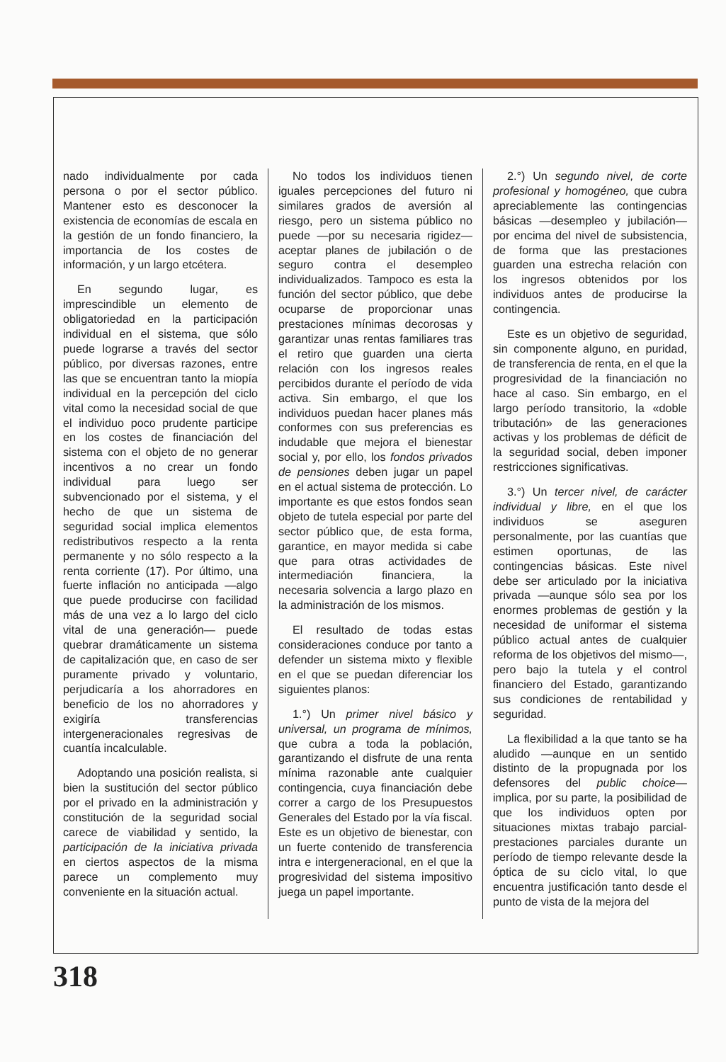nado individualmente por cada persona o por el sector público. Mantener esto es desconocer la existencia de economías de escala en la gestión de un fondo financiero, la importancia de los costes de información, y un largo etcétera.
En segundo lugar, es imprescindible un elemento de obligatoriedad en la participación individual en el sistema, que sólo puede lograrse a través del sector público, por diversas razones, entre las que se encuentran tanto la miopía individual en la percepción del ciclo vital como la necesidad social de que el individuo poco prudente participe en los costes de financiación del sistema con el objeto de no generar incentivos a no crear un fondo individual para luego ser subvencionado por el sistema, y el hecho de que un sistema de seguridad social implica elementos redistributivos respecto a la renta permanente y no sólo respecto a la renta corriente (17). Por último, una fuerte inflación no anticipada —algo que puede producirse con facilidad más de una vez a lo largo del ciclo vital de una generación— puede quebrar dramáticamente un sistema de capitalización que, en caso de ser puramente privado y voluntario, perjudicaría a los ahorradores en beneficio de los no ahorradores y exigiría transferencias intergeneracionales regresivas de cuantía incalculable.
Adoptando una posición realista, si bien la sustitución del sector público por el privado en la administración y constitución de la seguridad social carece de viabilidad y sentido, la participación de la iniciativa privada en ciertos aspectos de la misma parece un complemento muy conveniente en la situación actual.
No todos los individuos tienen iguales percepciones del futuro ni similares grados de aversión al riesgo, pero un sistema público no puede —por su necesaria rigidez— aceptar planes de jubilación o de seguro contra el desempleo individualizados. Tampoco es esta la función del sector público, que debe ocuparse de proporcionar unas prestaciones mínimas decorosas y garantizar unas rentas familiares tras el retiro que guarden una cierta relación con los ingresos reales percibidos durante el período de vida activa. Sin embargo, el que los individuos puedan hacer planes más conformes con sus preferencias es indudable que mejora el bienestar social y, por ello, los fondos privados de pensiones deben jugar un papel en el actual sistema de protección. Lo importante es que estos fondos sean objeto de tutela especial por parte del sector público que, de esta forma, garantice, en mayor medida si cabe que para otras actividades de intermediación financiera, la necesaria solvencia a largo plazo en la administración de los mismos.
El resultado de todas estas consideraciones conduce por tanto a defender un sistema mixto y flexible en el que se puedan diferenciar los siguientes planos:
1.°) Un primer nivel básico y universal, un programa de mínimos, que cubra a toda la población, garantizando el disfrute de una renta mínima razonable ante cualquier contingencia, cuya financiación debe correr a cargo de los Presupuestos Generales del Estado por la vía fiscal. Este es un objetivo de bienestar, con un fuerte contenido de transferencia intra e intergeneracional, en el que la progresividad del sistema impositivo juega un papel importante.
2.°) Un segundo nivel, de corte profesional y homogéneo, que cubra apreciablemente las contingencias básicas —desempleo y jubilación— por encima del nivel de subsistencia, de forma que las prestaciones guarden una estrecha relación con los ingresos obtenidos por los individuos antes de producirse la contingencia.
Este es un objetivo de seguridad, sin componente alguno, en puridad, de transferencia de renta, en el que la progresividad de la financiación no hace al caso. Sin embargo, en el largo período transitorio, la «doble tributación» de las generaciones activas y los problemas de déficit de la seguridad social, deben imponer restricciones significativas.
3.°) Un tercer nivel, de carácter individual y libre, en el que los individuos se aseguren personalmente, por las cuantías que estimen oportunas, de las contingencias básicas. Este nivel debe ser articulado por la iniciativa privada —aunque sólo sea por los enormes problemas de gestión y la necesidad de uniformar el sistema público actual antes de cualquier reforma de los objetivos del mismo—, pero bajo la tutela y el control financiero del Estado, garantizando sus condiciones de rentabilidad y seguridad.
La flexibilidad a la que tanto se ha aludido —aunque en un sentido distinto de la propugnada por los defensores del public choice— implica, por su parte, la posibilidad de que los individuos opten por situaciones mixtas trabajo parcial-prestaciones parciales durante un período de tiempo relevante desde la óptica de su ciclo vital, lo que encuentra justificación tanto desde el punto de vista de la mejora del
318